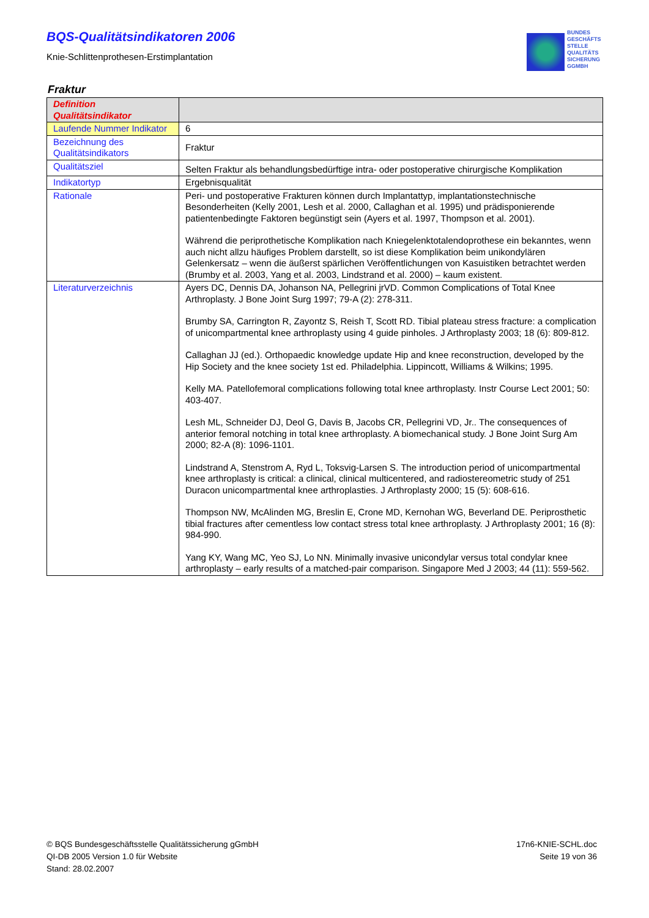BQS-Qualitätsindikatoren 2006
Knie-Schlittenprothesen-Erstimplantation
BUNDES
GESCHÄFTS
STELLE
QUALITÄTS
SICHERUNG
GGMBH
Fraktur
| Definition Qualitätsindikator | |
| Laufende Nummer Indikator | 6 |
| Bezeichnung des Qualitätsindikators | Fraktur |
| Qualitätsziel | Selten Fraktur als behandlungsbedürftige intra- oder postoperative chirurgische Komplikation |
| Indikatortyp | Ergebnisqualität |
| Rationale | Peri- und postoperative Frakturen können durch Implantattyp, implantationstechnische Besonderheiten (Kelly 2001, Lesh et al. 2000, Callaghan et al. 1995) und prädisponierende patientenbedingte Faktoren begünstigt sein (Ayers et al. 1997, Thompson et al. 2001). Während die periprothetische Komplikation nach Kniegelenktotalendoprothese ein bekanntes, wenn auch nicht allzu häufiges Problem darstellt, so ist diese Komplikation beim unikondylären Gelenkersatz – wenn die äußerst spärlichen Veröffentlichungen von Kasuistiken betrachtet werden (Brumby et al. 2003, Yang et al. 2003, Lindstrand et al. 2000) – kaum existent. |
| Literaturverzeichnis | Ayers DC, Dennis DA, Johanson NA, Pellegrini jrVD. Common Complications of Total Knee Arthroplasty. J Bone Joint Surg 1997; 79-A (2): 278-311. Brumby SA, Carrington R, Zayontz S, Reish T, Scott RD. Tibial plateau stress fracture: a complication of unicompartmental knee arthroplasty using 4 guide pinholes. J Arthroplasty 2003; 18 (6): 809-812. Callaghan JJ (ed.). Orthopaedic knowledge update Hip and knee reconstruction, developed by the Hip Society and the knee society 1st ed. Philadelphia. Lippincott, Williams & Wilkins; 1995. Kelly MA. Patellofemoral complications following total knee arthroplasty. Instr Course Lect 2001; 50: 403-407. Lesh ML, Schneider DJ, Deol G, Davis B, Jacobs CR, Pellegrini VD, Jr.. The consequences of anterior femoral notching in total knee arthroplasty. A biomechanical study. J Bone Joint Surg Am 2000; 82-A (8): 1096-1101. Lindstrand A, Stenstrom A, Ryd L, Toksvig-Larsen S. The introduction period of unicompartmental knee arthroplasty is critical: a clinical, clinical multicentered, and radiostereometric study of 251 Duracon unicompartmental knee arthroplasties. J Arthroplasty 2000; 15 (5): 608-616. Thompson NW, McAlinden MG, Breslin E, Crone MD, Kernohan WG, Beverland DE. Periprosthetic tibial fractures after cementless low contact stress total knee arthroplasty. J Arthroplasty 2001; 16 (8): 984-990. Yang KY, Wang MC, Yeo SJ, Lo NN. Minimally invasive unicondylar versus total condylar knee arthroplasty – early results of a matched-pair comparison. Singapore Med J 2003; 44 (11): 559-562. |
© BQS Bundesgeschäftsstelle Qualitätssicherung gGmbH
QI-DB 2005 Version 1.0 für Website
Stand: 28.02.2007
17n6-KNIE-SCHL.doc
Seite 19 von 36